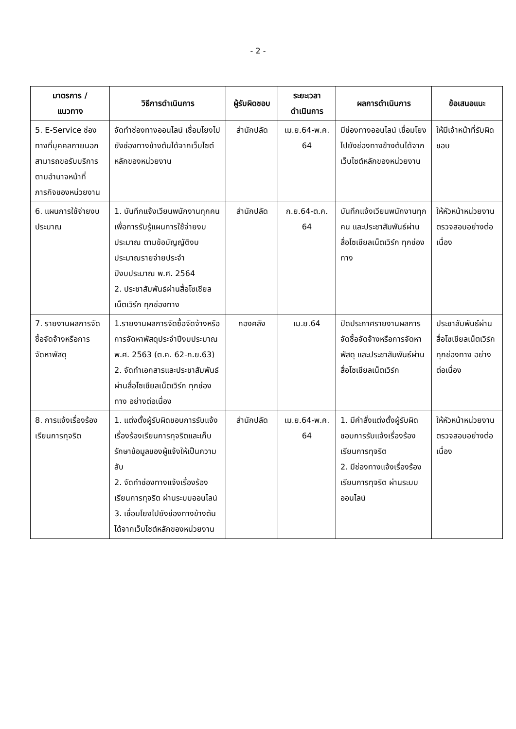- 2 -
| มาตรการ / แนวทาง | วิธีการดำเนินการ | ผู้รับผิดชอบ | ระยะเวลา ดำเนินการ | ผลการดำเนินการ | ข้อเสนอแนะ |
| --- | --- | --- | --- | --- | --- |
| 5. E-Service ช่องทางที่บุคคลภายนอกสามารถขอรับบริการตามอำนาจหน้าที่ภารกิจของหน่วยงาน | จัดทำช่องทางออนไลน์ เชื่อมโยงไปยังช่องทางข้างต้นได้จากเว็บไซต์หลักของหน่วยงาน | สำนักปลัด | เม.ย.64-พ.ค. 64 | มีช่องทางออนไลน์ เชื่อมโยงไปยังช่องทางข้างต้นได้จากเว็บไซต์หลักของหน่วยงาน | ให้มีเจ้าหน้าที่รับผิดชอบ |
| 6. แผนการใช้จ่ายงบประมาณ | 1. บันทึกแจ้งเวียนพนักงานทุกคน เพื่อการรับรู้แผนการใช้จ่ายงบประมาณ ตามข้อบัญญัติงบประมาณรายจ่ายประจำปีงบประมาณ พ.ศ. 2564 2. ประชาสัมพันธ์ผ่านสื่อโซเชียลเน็ตเวิร์ก ทุกช่องทาง | สำนักปลัด | ก.ย.64-ต.ค. 64 | บันทึกแจ้งเวียนพนักงานทุกคน และประชาสัมพันธ์ผ่านสื่อโซเชียลเน็ตเวิร์ก ทุกช่องทาง | ให้หัวหน้าหน่วยงานตรวจสอบอย่างต่อเนื่อง |
| 7. รายงานผลการจัดซื้อจัดจ้างหรือการจัดหาพัสดุ | 1.รายงานผลการจัดซื้อจัดจ้างหรือการจัดหาพัสดุประจำปีงบประมาณ พ.ศ. 2563 (ต.ค. 62-ก.ย.63) 2. จัดทำเอกสารและประชาสัมพันธ์ผ่านสื่อโซเชียลเน็ตเวิร์ก ทุกช่องทาง อย่างต่อเนื่อง | กองคลัง | เม.ย.64 | ปิดประกาศรายงานผลการจัดซื้อจัดจ้างหรือการจัดหาพัสดุ และประชาสัมพันธ์ผ่านสื่อโซเชียลเน็ตเวิร์ก | ประชาสัมพันธ์ผ่านสื่อโซเชียลเน็ตเวิร์ก ทุกช่องทาง อย่างต่อเนื่อง |
| 8. การแจ้งเรื่องร้องเรียนการทุจริต | 1. แต่งตั้งผู้รับผิดชอบการรับแจ้งเรื่องร้องเรียนการทุจริตและเก็บรักษาข้อมูลของผู้แจ้งให้เป็นความลับ 2. จัดทำช่องทางแจ้งเรื่องร้องเรียนการทุจริต ผ่านระบบออนไลน์ 3. เชื่อมโยงไปยังช่องทางข้างต้นได้จากเว็บไซต์หลักของหน่วยงาน | สำนักปลัด | เม.ย.64-พ.ค. 64 | 1. มีคำสั่งแต่งตั้งผู้รับผิดชอบการรับแจ้งเรื่องร้องเรียนการทุจริต 2. มีช่องทางแจ้งเรื่องร้องเรียนการทุจริต ผ่านระบบออนไลน์ | ให้หัวหน้าหน่วยงานตรวจสอบอย่างต่อเนื่อง |